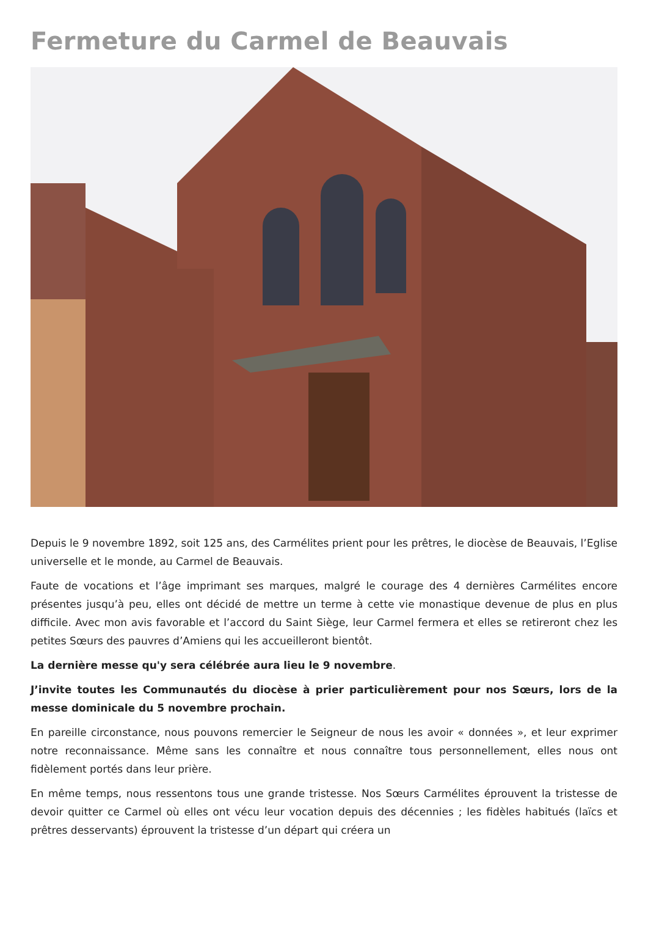Fermeture du Carmel de Beauvais
Depuis le 9 novembre 1892, soit 125 ans, des Carmélites prient pour les prêtres, le diocèse de Beauvais, l’Eglise universelle et le monde, au Carmel de Beauvais.
Faute de vocations et l’âge imprimant ses marques, malgré le courage des 4 dernières Carmélites encore présentes jusqu’à peu, elles ont décidé de mettre un terme à cette vie monastique devenue de plus en plus difficile. Avec mon avis favorable et l’accord du Saint Siège, leur Carmel fermera et elles se retireront chez les petites Sœurs des pauvres d’Amiens qui les accueilleront bientôt.
La dernière messe qu'y sera célébrée aura lieu le 9 novembre.
J’invite toutes les Communautés du diocèse à prier particulièrement pour nos Sœurs, lors de la messe dominicale du 5 novembre prochain.
En pareille circonstance, nous pouvons remercier le Seigneur de nous les avoir « données », et leur exprimer notre reconnaissance. Même sans les connaître et nous connaître tous personnellement, elles nous ont fidèlement portés dans leur prière.
En même temps, nous ressentons tous une grande tristesse. Nos Sœurs Carmélites éprouvent la tristesse de devoir quitter ce Carmel où elles ont vécu leur vocation depuis des décennies ; les fidèles habitués (laïcs et prêtres desservants) éprouvent la tristesse d’un départ qui créera un